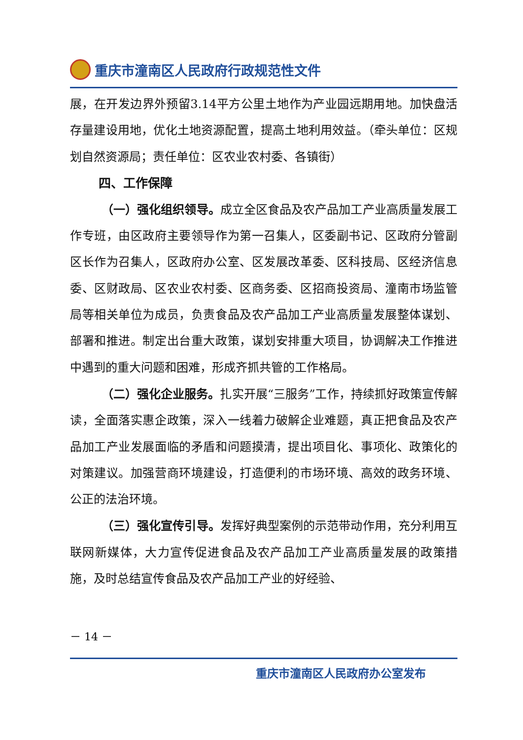重庆市潼南区人民政府行政规范性文件
展，在开发边界外预留3.14平方公里土地作为产业园远期用地。加快盘活存量建设用地，优化土地资源配置，提高土地利用效益。（牵头单位：区规划自然资源局；责任单位：区农业农村委、各镇街）
四、工作保障
（一）强化组织领导。成立全区食品及农产品加工产业高质量发展工作专班，由区政府主要领导作为第一召集人，区委副书记、区政府分管副区长作为召集人，区政府办公室、区发展改革委、区科技局、区经济信息委、区财政局、区农业农村委、区商务委、区招商投资局、潼南市场监管局等相关单位为成员，负责食品及农产品加工产业高质量发展整体谋划、部署和推进。制定出台重大政策，谋划安排重大项目，协调解决工作推进中遇到的重大问题和困难，形成齐抓共管的工作格局。
（二）强化企业服务。扎实开展“三服务”工作，持续抓好政策宣传解读，全面落实惠企政策，深入一线着力破解企业难题，真正把食品及农产品加工产业发展面临的矛盾和问题摸清，提出项目化、事项化、政策化的对策建议。加强营商环境建设，打造便利的市场环境、高效的政务环境、公正的法治环境。
（三）强化宣传引导。发挥好典型案例的示范带动作用，充分利用互联网新媒体，大力宣传促进食品及农产品加工产业高质量发展的政策措施，及时总结宣传食品及农产品加工产业的好经验、
－ 14 －
重庆市潼南区人民政府办公室发布